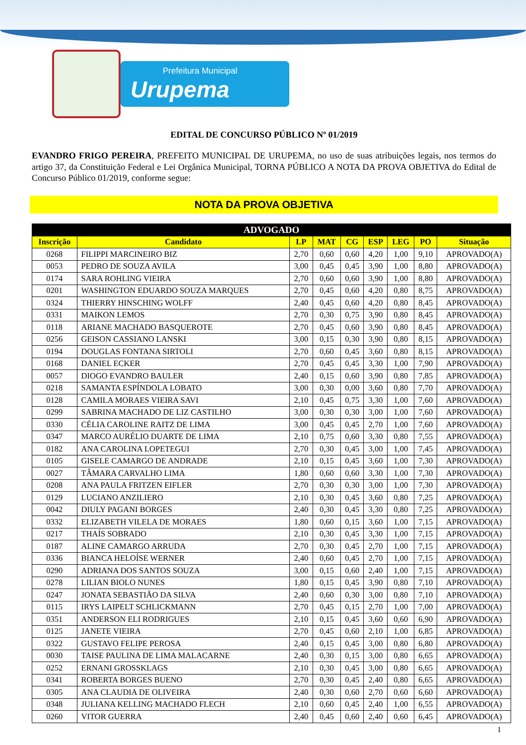Prefeitura Municipal Urupema
EDITAL DE CONCURSO PÚBLICO Nº 01/2019
EVANDRO FRIGO PEREIRA, PREFEITO MUNICIPAL DE URUPEMA, no uso de suas atribuições legais, nos termos do artigo 37, da Constituição Federal e Lei Orgânica Municipal, TORNA PÚBLICO A NOTA DA PROVA OBJETIVA do Edital de Concurso Público 01/2019, conforme segue:
NOTA DA PROVA OBJETIVA
| ADVOGADO | | | | | | | | |
| --- | --- | --- | --- | --- | --- | --- | --- | --- |
| Inscrição | Candidato | LP | MAT | CG | ESP | LEG | PO | Situação |
| 0268 | FILIPPI MARCINEIRO BIZ | 2,70 | 0,60 | 0,60 | 4,20 | 1,00 | 9,10 | APROVADO(A) |
| 0053 | PEDRO DE SOUZA AVILA | 3,00 | 0,45 | 0,45 | 3,90 | 1,00 | 8,80 | APROVADO(A) |
| 0174 | SARA ROHLING VIEIRA | 2,70 | 0,60 | 0,60 | 3,90 | 1,00 | 8,80 | APROVADO(A) |
| 0201 | WASHINGTON EDUARDO SOUZA MARQUES | 2,70 | 0,45 | 0,60 | 4,20 | 0,80 | 8,75 | APROVADO(A) |
| 0324 | THIERRY HINSCHING WOLFF | 2,40 | 0,45 | 0,60 | 4,20 | 0,80 | 8,45 | APROVADO(A) |
| 0331 | MAIKON LEMOS | 2,70 | 0,30 | 0,75 | 3,90 | 0,80 | 8,45 | APROVADO(A) |
| 0118 | ARIANE MACHADO BASQUEROTE | 2,70 | 0,45 | 0,60 | 3,90 | 0,80 | 8,45 | APROVADO(A) |
| 0256 | GEISON CASSIANO LANSKI | 3,00 | 0,15 | 0,30 | 3,90 | 0,80 | 8,15 | APROVADO(A) |
| 0194 | DOUGLAS FONTANA SIRTOLI | 2,70 | 0,60 | 0,45 | 3,60 | 0,80 | 8,15 | APROVADO(A) |
| 0168 | DANIEL ECKER | 2,70 | 0,45 | 0,45 | 3,30 | 1,00 | 7,90 | APROVADO(A) |
| 0057 | DIOGO EVANDRO BAULER | 2,40 | 0,15 | 0,60 | 3,90 | 0,80 | 7,85 | APROVADO(A) |
| 0218 | SAMANTA ESPÍNDOLA LOBATO | 3,00 | 0,30 | 0,00 | 3,60 | 0,80 | 7,70 | APROVADO(A) |
| 0128 | CAMILA MORAES VIEIRA SAVI | 2,10 | 0,45 | 0,75 | 3,30 | 1,00 | 7,60 | APROVADO(A) |
| 0299 | SABRINA MACHADO DE LIZ CASTILHO | 3,00 | 0,30 | 0,30 | 3,00 | 1,00 | 7,60 | APROVADO(A) |
| 0330 | CÉLIA CAROLINE RAITZ DE LIMA | 3,00 | 0,45 | 0,45 | 2,70 | 1,00 | 7,60 | APROVADO(A) |
| 0347 | MARCO AURÉLIO DUARTE DE LIMA | 2,10 | 0,75 | 0,60 | 3,30 | 0,80 | 7,55 | APROVADO(A) |
| 0182 | ANA CAROLINA LOPETEGUI | 2,70 | 0,30 | 0,45 | 3,00 | 1,00 | 7,45 | APROVADO(A) |
| 0105 | GISELE CAMARGO DE ANDRADE | 2,10 | 0,15 | 0,45 | 3,60 | 1,00 | 7,30 | APROVADO(A) |
| 0027 | TÂMARA CARVALHO LIMA | 1,80 | 0,60 | 0,60 | 3,30 | 1,00 | 7,30 | APROVADO(A) |
| 0208 | ANA PAULA FRITZEN EIFLER | 2,70 | 0,30 | 0,30 | 3,00 | 1,00 | 7,30 | APROVADO(A) |
| 0129 | LUCIANO ANZILIERO | 2,10 | 0,30 | 0,45 | 3,60 | 0,80 | 7,25 | APROVADO(A) |
| 0042 | DIULY PAGANI BORGES | 2,40 | 0,30 | 0,45 | 3,30 | 0,80 | 7,25 | APROVADO(A) |
| 0332 | ELIZABETH VILELA DE MORAES | 1,80 | 0,60 | 0,15 | 3,60 | 1,00 | 7,15 | APROVADO(A) |
| 0217 | THAÍS SOBRADO | 2,10 | 0,30 | 0,45 | 3,30 | 1,00 | 7,15 | APROVADO(A) |
| 0187 | ALINE CAMARGO ARRUDA | 2,70 | 0,30 | 0,45 | 2,70 | 1,00 | 7,15 | APROVADO(A) |
| 0336 | BIANCA HELOÍSE WERNER | 2,40 | 0,60 | 0,45 | 2,70 | 1,00 | 7,15 | APROVADO(A) |
| 0290 | ADRIANA DOS SANTOS SOUZA | 3,00 | 0,15 | 0,60 | 2,40 | 1,00 | 7,15 | APROVADO(A) |
| 0278 | LILIAN BIOLO NUNES | 1,80 | 0,15 | 0,45 | 3,90 | 0,80 | 7,10 | APROVADO(A) |
| 0247 | JONATA SEBASTIÃO DA SILVA | 2,40 | 0,60 | 0,30 | 3,00 | 0,80 | 7,10 | APROVADO(A) |
| 0115 | IRYS LAIPELT SCHLICKMANN | 2,70 | 0,45 | 0,15 | 2,70 | 1,00 | 7,00 | APROVADO(A) |
| 0351 | ANDERSON ELI RODRIGUES | 2,10 | 0,15 | 0,45 | 3,60 | 0,60 | 6,90 | APROVADO(A) |
| 0125 | JANETE VIEIRA | 2,70 | 0,45 | 0,60 | 2,10 | 1,00 | 6,85 | APROVADO(A) |
| 0322 | GUSTAVO FELIPE PEROSA | 2,40 | 0,15 | 0,45 | 3,00 | 0,80 | 6,80 | APROVADO(A) |
| 0030 | TAISE PAULINA DE LIMA MALACARNE | 2,40 | 0,30 | 0,15 | 3,00 | 0,80 | 6,65 | APROVADO(A) |
| 0252 | ERNANI GROSSKLAGS | 2,10 | 0,30 | 0,45 | 3,00 | 0,80 | 6,65 | APROVADO(A) |
| 0341 | ROBERTA BORGES BUENO | 2,70 | 0,30 | 0,45 | 2,40 | 0,80 | 6,65 | APROVADO(A) |
| 0305 | ANA CLAUDIA DE OLIVEIRA | 2,40 | 0,30 | 0,60 | 2,70 | 0,60 | 6,60 | APROVADO(A) |
| 0348 | JULIANA KELLING MACHADO FLECH | 2,10 | 0,60 | 0,45 | 2,40 | 1,00 | 6,55 | APROVADO(A) |
| 0260 | VITOR GUERRA | 2,40 | 0,45 | 0,60 | 2,40 | 0,60 | 6,45 | APROVADO(A) |
1